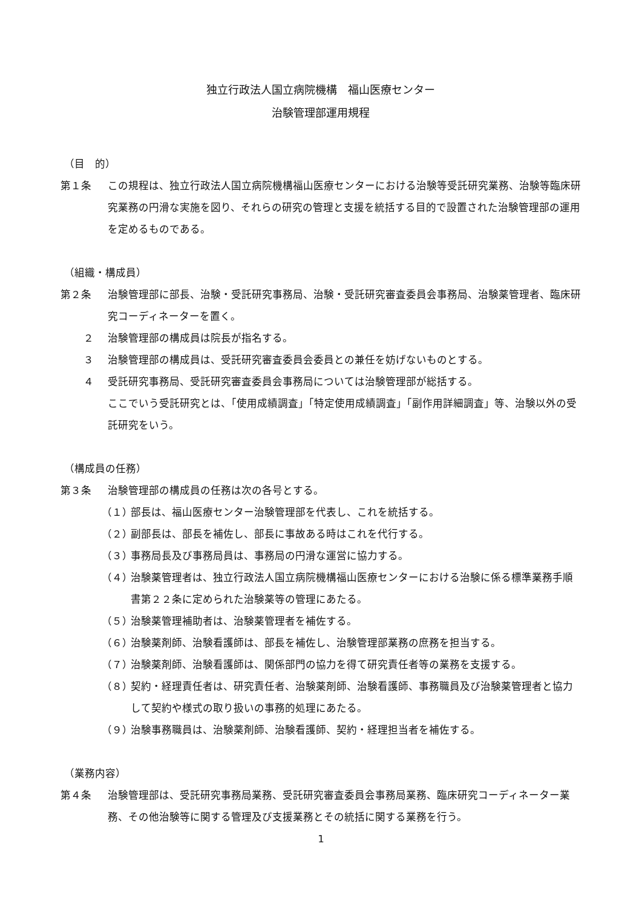独立行政法人国立病院機構　福山医療センター
治験管理部運用規程
（目　的）
第１条 この規程は、独立行政法人国立病院機構福山医療センターにおける治験等受託研究業務、治験等臨床研究業務の円滑な実施を図り、それらの研究の管理と支援を統括する目的で設置された治験管理部の運用を定めるものである。
（組織・構成員）
第２条 治験管理部に部長、治験・受託研究事務局、治験・受託研究審査委員会事務局、治験薬管理者、臨床研究コーディネーターを置く。
２ 治験管理部の構成員は院長が指名する。
３ 治験管理部の構成員は、受託研究審査委員会委員との兼任を妨げないものとする。
４ 受託研究事務局、受託研究審査委員会事務局については治験管理部が総括する。
ここでいう受託研究とは、「使用成績調査」「特定使用成績調査」「副作用詳細調査」等、治験以外の受託研究をいう。
（構成員の任務）
第３条 治験管理部の構成員の任務は次の各号とする。
（１） 部長は、福山医療センター治験管理部を代表し、これを統括する。
（２） 副部長は、部長を補佐し、部長に事故ある時はこれを代行する。
（３） 事務局長及び事務局員は、事務局の円滑な運営に協力する。
（４） 治験薬管理者は、独立行政法人国立病院機構福山医療センターにおける治験に係る標準業務手順書第２２条に定められた治験薬等の管理にあたる。
（５） 治験薬管理補助者は、治験薬管理者を補佐する。
（６） 治験薬剤師、治験看護師は、部長を補佐し、治験管理部業務の庶務を担当する。
（７） 治験薬剤師、治験看護師は、関係部門の協力を得て研究責任者等の業務を支援する。
（８） 契約・経理責任者は、研究責任者、治験薬剤師、治験看護師、事務職員及び治験薬管理者と協力して契約や様式の取り扱いの事務的処理にあたる。
（９） 治験事務職員は、治験薬剤師、治験看護師、契約・経理担当者を補佐する。
（業務内容）
第４条 治験管理部は、受託研究事務局業務、受託研究審査委員会事務局業務、臨床研究コーディネーター業務、その他治験等に関する管理及び支援業務とその統括に関する業務を行う。
1